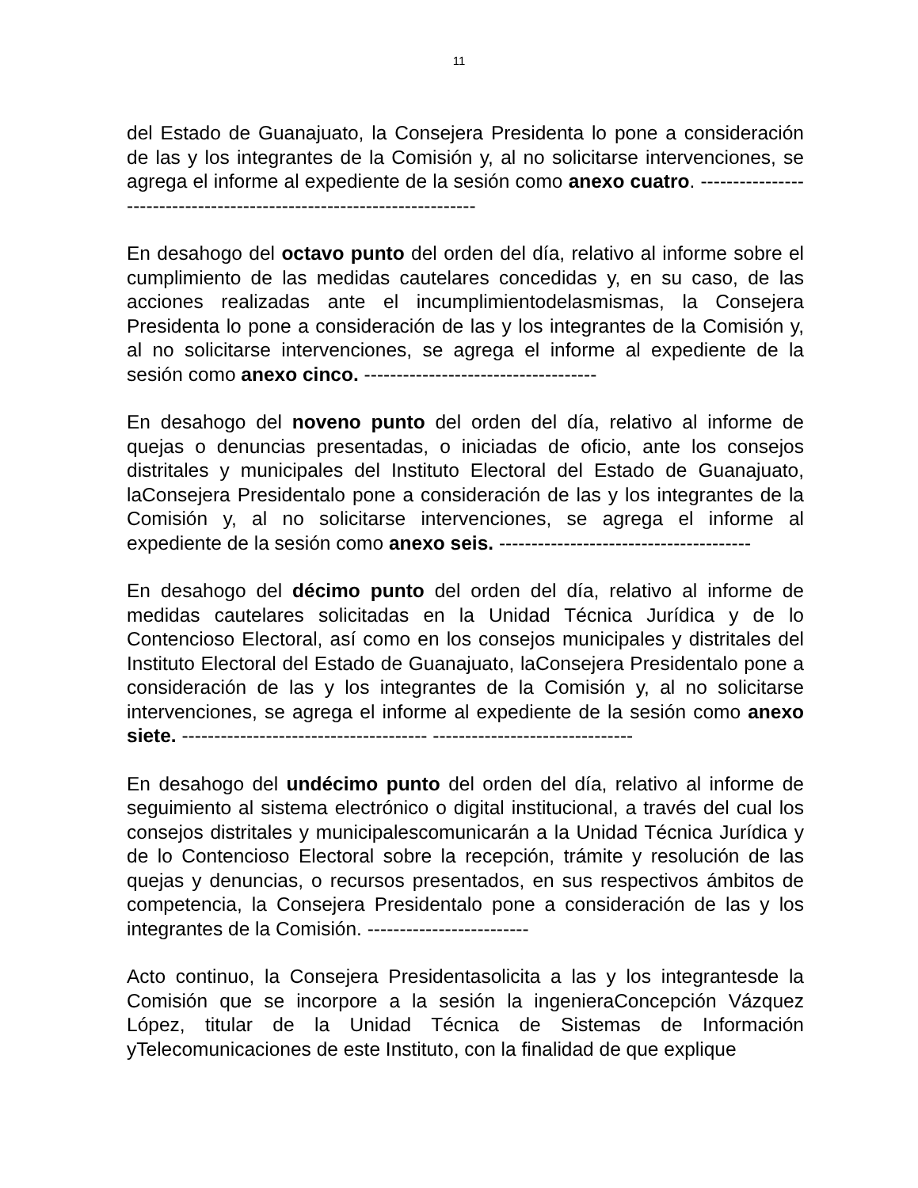11
del Estado de Guanajuato, la Consejera Presidenta lo pone a consideración de las y los integrantes de la Comisión y, al no solicitarse intervenciones, se agrega el informe al expediente de la sesión como anexo cuatro. ----------------------------------------------------------------------
En desahogo del octavo punto del orden del día, relativo al informe sobre el cumplimiento de las medidas cautelares concedidas y, en su caso, de las acciones realizadas ante el incumplimientodelasmismas, la Consejera Presidenta lo pone a consideración de las y los integrantes de la Comisión y, al no solicitarse intervenciones, se agrega el informe al expediente de la sesión como anexo cinco. ------------------------------------
En desahogo del noveno punto del orden del día, relativo al informe de quejas o denuncias presentadas, o iniciadas de oficio, ante los consejos distritales y municipales del Instituto Electoral del Estado de Guanajuato, laConsejera Presidentalo pone a consideración de las y los integrantes de la Comisión y, al no solicitarse intervenciones, se agrega el informe al expediente de la sesión como anexo seis. ---------------------------------------
En desahogo del décimo punto del orden del día, relativo al informe de medidas cautelares solicitadas en la Unidad Técnica Jurídica y de lo Contencioso Electoral, así como en los consejos municipales y distritales del Instituto Electoral del Estado de Guanajuato, laConsejera Presidentalo pone a consideración de las y los integrantes de la Comisión y, al no solicitarse intervenciones, se agrega el informe al expediente de la sesión como anexo siete. -------------------------------------- -------------------------------
En desahogo del undécimo punto del orden del día, relativo al informe de seguimiento al sistema electrónico o digital institucional, a través del cual los consejos distritales y municipalescomunicarán a la Unidad Técnica Jurídica y de lo Contencioso Electoral sobre la recepción, trámite y resolución de las quejas y denuncias, o recursos presentados, en sus respectivos ámbitos de competencia, la Consejera Presidentalo pone a consideración de las y los integrantes de la Comisión. -------------------------
Acto continuo, la Consejera Presidentasolicita a las y los integrantesde la Comisión que se incorpore a la sesión la ingenieraConcepción Vázquez López, titular de la Unidad Técnica de Sistemas de Información yTelecomunicaciones de este Instituto, con la finalidad de que explique